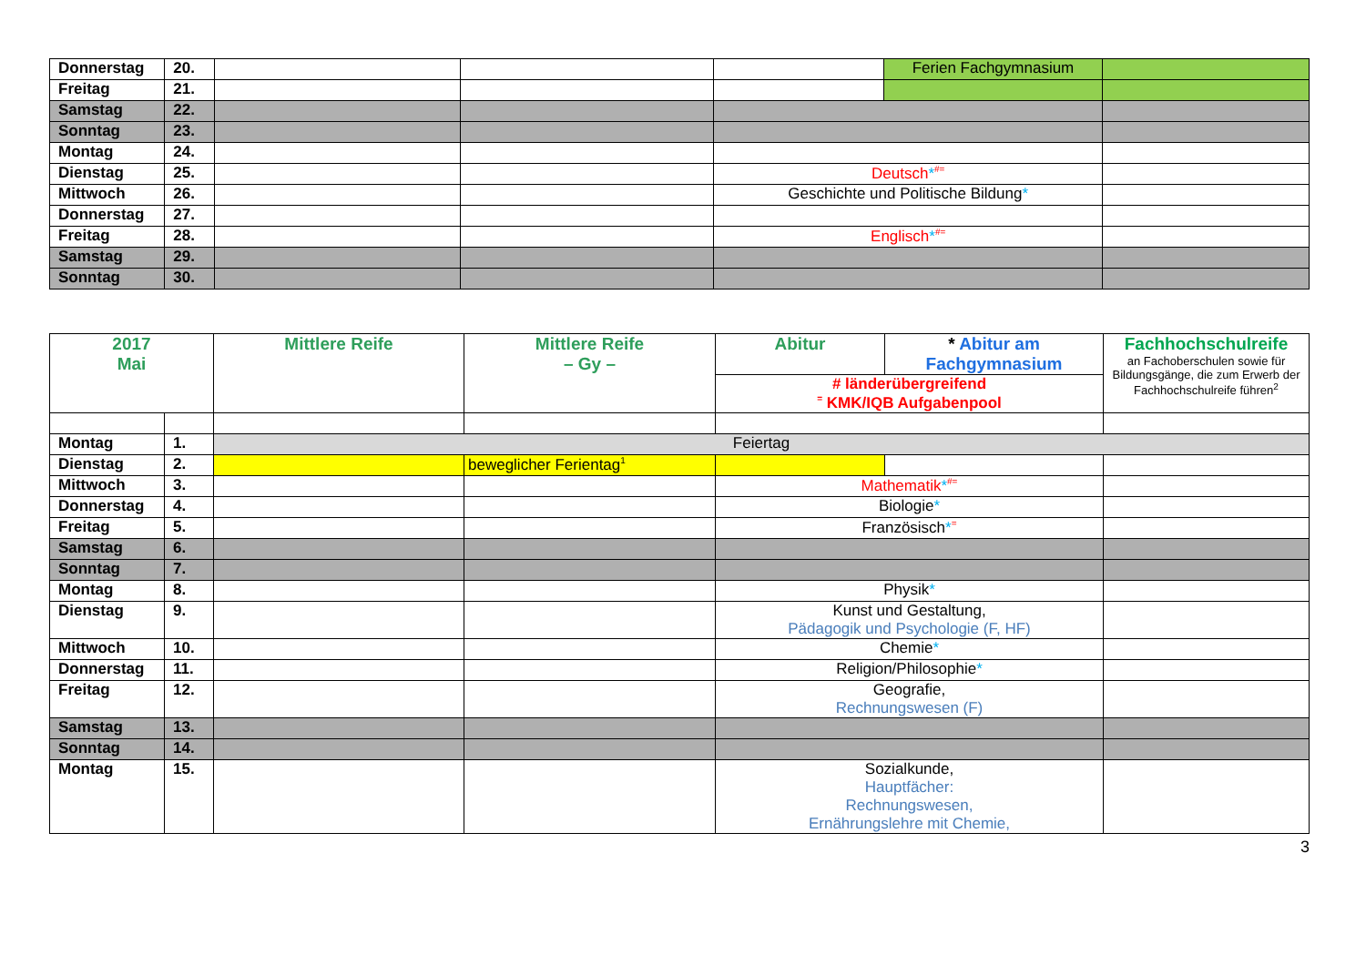| Donnerstag | 20. | | | | Ferien Fachgymnasium | |
| Freitag | 21. | | | | | |
| Samstag | 22. | | | | | |
| Sonntag | 23. | | | | | |
| Montag | 24. | | | | | |
| Dienstag | 25. | | | Deutsch *<sup>#=</sup> | | |
| Mittwoch | 26. | | | Geschichte und Politische Bildung * | | |
| Donnerstag | 27. | | | | | |
| Freitag | 28. | | | Englisch *<sup>#=</sup> | | |
| Samstag | 29. | | | | | |
| Sonntag | 30. | | | | | |
| 2017 Mai | | Mittlere Reife | Mittlere Reife – Gy – | Abitur | * Abitur am Fachgymnasium | Fachhochschulreife an Fachoberschulen sowie für Bildungsgänge, die zum Erwerb der Fachhochschulreife führen<sup>2</sup> |
| | | | | # länderübergreifend <sup>=</sup> KMK/IQB Aufgabenpool | | |
| Montag | 1. | Feiertag | | | | |
| Dienstag | 2. | | beweglicher Ferientag<sup>1</sup> | | | |
| Mittwoch | 3. | | | Mathematik *<sup>#=</sup> | | |
| Donnerstag | 4. | | | Biologie * | | |
| Freitag | 5. | | | Französisch *<sup>=</sup> | | |
| Samstag | 6. | | | | | |
| Sonntag | 7. | | | | | |
| Montag | 8. | | | Physik * | | |
| Dienstag | 9. | | | Kunst und Gestaltung, Pädagogik und Psychologie (F, HF) | | |
| Mittwoch | 10. | | | Chemie * | | |
| Donnerstag | 11. | | | Religion/Philosophie * | | |
| Freitag | 12. | | | Geografie, Rechnungswesen (F) | | |
| Samstag | 13. | | | | | |
| Sonntag | 14. | | | | | |
| Montag | 15. | | | Sozialkunde, Hauptfächer: Rechnungswesen, Ernährungslehre mit Chemie, | | |
3